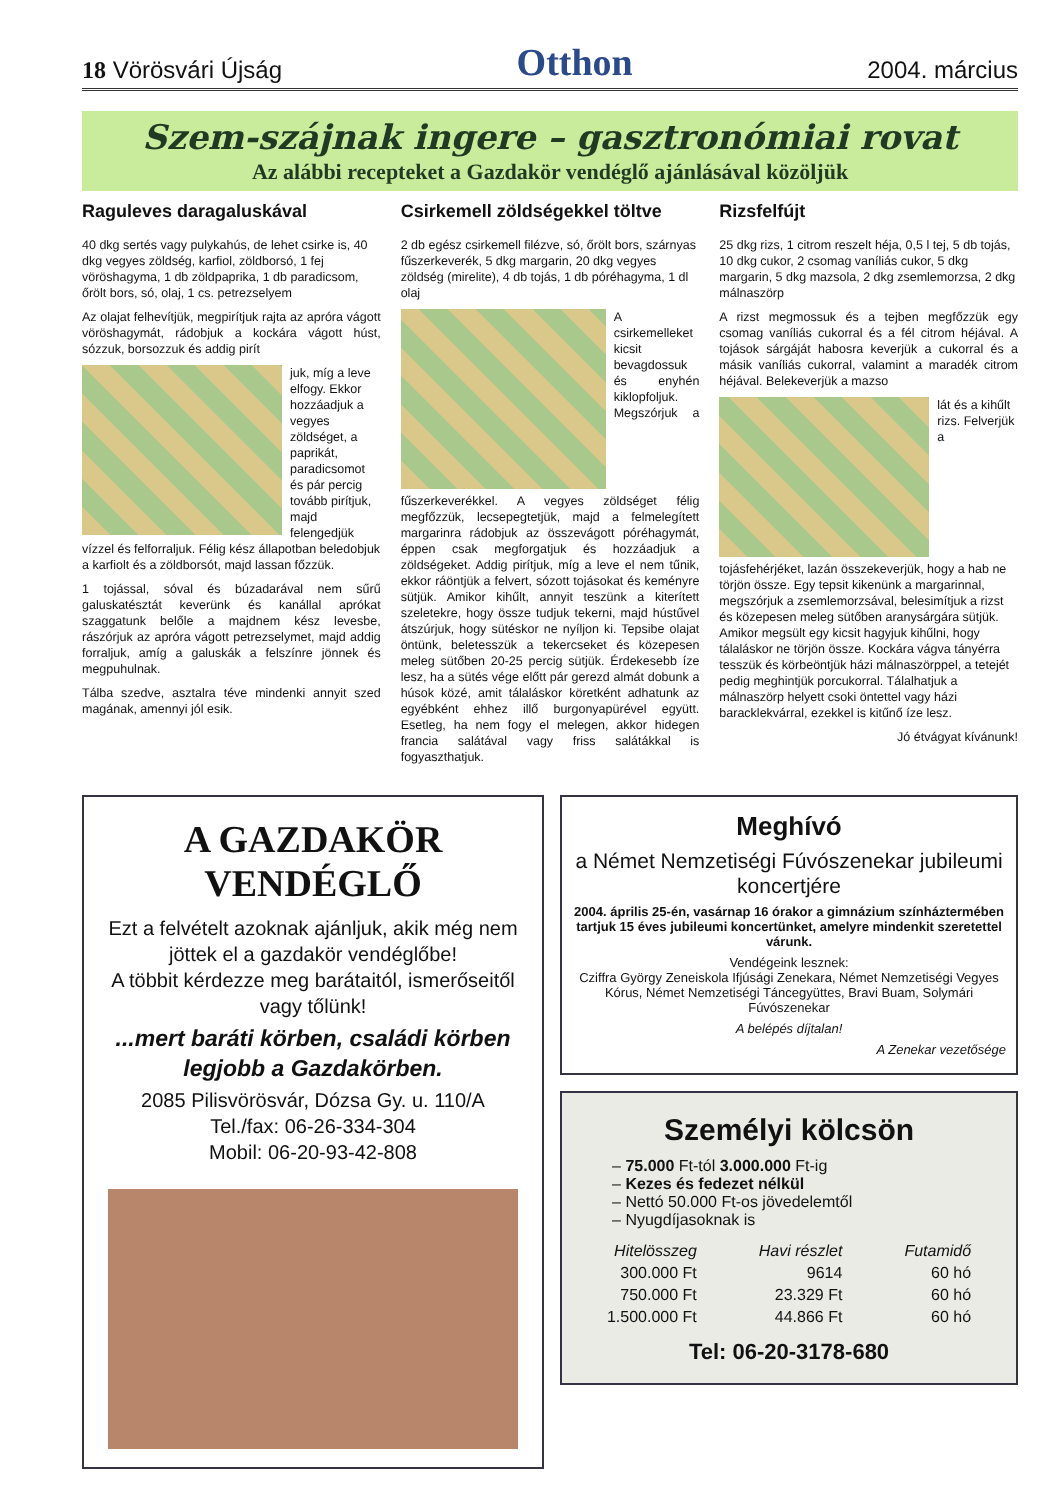18 Vörösvári Újság Otthon 2004. március
Szem-szájnak ingere – gasztronómiai rovat
Az alábbi recepteket a Gazdakör vendéglő ajánlásával közöljük
Raguleves daragaluskával
40 dkg sertés vagy pulykahús, de lehet csirke is, 40 dkg vegyes zöldség, karfiol, zöldborsó, 1 fej vöröshagyma, 1 db zöldpaprika, 1 db paradicsom, őrölt bors, só, olaj, 1 cs. petrezselyem
Az olajat felhevítjük, megpirítjuk rajta az apróra vágott vöröshagymát, rádobjuk a kockára vágott húst, sózzuk, borsozzuk és addig pirít
juk, míg a leve elfogy. Ekkor hozzáadjuk a vegyes zöldséget, a paprikát, paradicsomot és pár percig tovább pirítjuk, majd felengedjük vízzel és felforraljuk. Félig kész állapotban beledobjuk a karfiolt és a zöldborsót, majd lassan főzzük.
1 tojással, sóval és búzadarával nem sűrű galuskatésztát keverünk és kanállal aprókat szaggatunk belőle a majdnem kész levesbe, rászórjuk az apróra vágott petrezselymet, majd addig forraljuk, amíg a galuskák a felszínre jönnek és megpuhulnak.
Tálba szedve, asztalra téve mindenki annyit szed magának, amennyi jól esik.
Csirkemell zöldségekkel töltve
2 db egész csirkemell filézve, só, őrölt bors, szárnyas fűszerkeverék, 5 dkg margarin, 20 dkg vegyes zöldség (mirelite), 4 db tojás, 1 db póréhagyma, 1 dl olaj
A csirkemelleket kicsit bevagdossuk és enyhén kiklopfoljuk. Megszórjuk a fűszerkeverékkel. A vegyes zöldséget félig megfőzzük, lecsepegtetjük, majd a felmelegített margarinra rádobjuk az összevágott póréhagymát, éppen csak megforgatjuk és hozzáadjuk a zöldségeket. Addig pirítjuk, míg a leve el nem tűnik, ekkor ráöntjük a felvert, sózott tojásokat és keményre sütjük. Amikor kihűlt, annyit teszünk a kiterített szeletekre, hogy össze tudjuk tekerni, majd hústűvel átszúrjuk, hogy sütéskor ne nyíljon ki. Tepsibe olajat öntünk, beletesszük a tekercseket és közepesen meleg sütőben 20-25 percig sütjük. Érdekesebb íze lesz, ha a sütés vége előtt pár gerezd almát dobunk a húsok közé, amit tálaláskor köretként adhatunk az egyébként ehhez illő burgonyapürével együtt. Esetleg, ha nem fogy el melegen, akkor hidegen francia salátával vagy friss salátákkal is fogyaszthatjuk.
Rizsfelfújt
25 dkg rizs, 1 citrom reszelt héja, 0,5 l tej, 5 db tojás, 10 dkg cukor, 2 csomag vaníliás cukor, 5 dkg margarin, 5 dkg mazsola, 2 dkg zsemlemorzsa, 2 dkg málnaszörp
A rizst megmossuk és a tejben megfőzzük egy csomag vaníliás cukorral és a fél citrom héjával. A tojások sárgáját habosra keverjük a cukorral és a másik vaníliás cukorral, valamint a maradék citrom héjával. Belekeverjük a mazso
lát és a kihűlt rizs. Felverjük a tojásfehérjéket, lazán összekeverjük, hogy a hab ne törjön össze. Egy tepsit kikenünk a margarinnal, megszórjuk a zsemlemorzsával, belesimítjuk a rizst és közepesen meleg sütőben aranysárgára sütjük. Amikor megsült egy kicsit hagyjuk kihűlni, hogy tálaláskor ne törjön össze. Kockára vágva tányérra tesszük és körbeöntjük házi málnaszörppel, a tetejét pedig meghintjük porcukorral. Tálalhatjuk a málnaszörp helyett csoki öntettel vagy házi baracklekvárral, ezekkel is kitűnő íze lesz.
Jó étvágyat kívánunk!
A GAZDAKÖR VENDÉGLŐ
Ezt a felvételt azoknak ajánljuk, akik még nem jöttek el a gazdakör vendéglőbe!
A többit kérdezze meg barátaitól, ismerőseitől vagy tőlünk!
...mert baráti körben, családi körben legjobb a Gazdakörben.
2085 Pilisvörösvár, Dózsa Gy. u. 110/A
Tel./fax: 06-26-334-304
Mobil: 06-20-93-42-808
Meghívó
a Német Nemzetiségi Fúvószenekar jubileumi koncertjére
2004. április 25-én, vasárnap 16 órakor a gimnázium színháztermében tartjuk 15 éves jubileumi koncertünket, amelyre mindenkit szeretettel várunk.
Vendégeink lesznek:
Cziffra György Zeneiskola Ifjúsági Zenekara, Német Nemzetiségi Vegyes Kórus, Német Nemzetiségi Táncegyüttes, Bravi Buam, Solymári Fúvószenekar
A belépés díjtalan!
A Zenekar vezetősége
Személyi kölcsön
– 75.000 Ft-tól 3.000.000 Ft-ig
– Kezes és fedezet nélkül
– Nettó 50.000 Ft-os jövedelemtől
– Nyugdíjasoknak is
| Hitelösszeg | Havi részlet | Futamidő |
| --- | --- | --- |
| 300.000 Ft | 9614 | 60 hó |
| 750.000 Ft | 23.329 Ft | 60 hó |
| 1.500.000 Ft | 44.866 Ft | 60 hó |
Tel: 06-20-3178-680